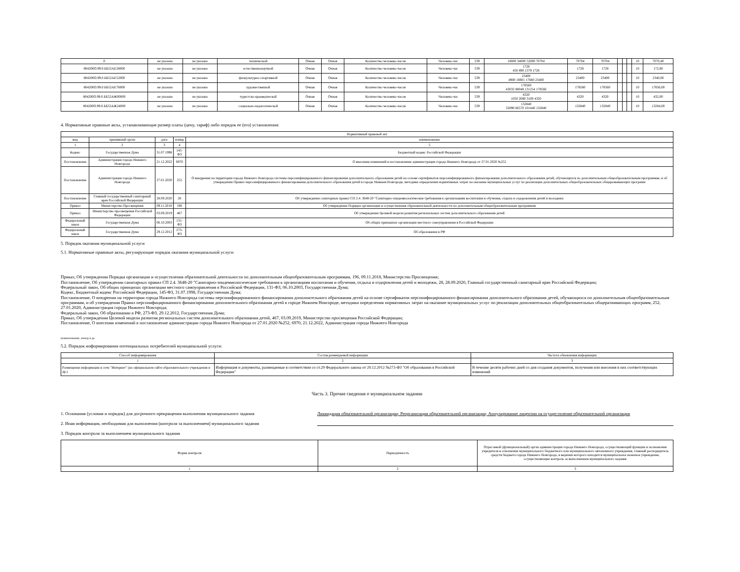| 0 | не указано | не указано | технической | Очная | Очная | Количество человеко-часов | Человеко-час | 539 | 18000 34000 52000 70704 | 70704 | 70704 | | | | 10 | 7070,40 |
| 804200О.99.0.ББ52АЕ28000 | не указано | не указано | естественнонаучной | Очная | Очная | Количество человеко-часов | Человеко-час | 539 | 1728 450 890 1379 1728 | 1728 | 1728 | | | | 10 | 172,80 |
| 804200О.99.0.ББ52АЕ52000 | не указано | не указано | физкультурно-спортивной | Очная | Очная | Количество человеко-часов | Человеко-час | 539 | 23400 4900 10801 17680 23400 | 23400 | 23400 | | | | 10 | 2340,00 |
| 804200О.99.0.ББ52АЕ76000 | не указано | не указано | художественной | Очная | Очная | Количество человеко-часов | Человеко-час | 539 | 178560 43032 88048 131254 178560 | 178560 | 178560 | | | | 10 | 17856,00 |
| 804200О.99.0.ББ52АЖ00000 | не указано | не указано | туристско-краеведческой | Очная | Очная | Количество человеко-часов | Человеко-час | 539 | 4320 1050 2080 3100 4320 | 4320 | 4320 | | | | 10 | 432,00 |
| 804200О.99.0.ББ52АЖ24000 | не указано | не указано | социально-педагогической | Очная | Очная | Количество человеко-часов | Человеко-час | 539 | 132840 32890 66570 101440 132840 | 132840 | 132840 | | | | 10 | 13284,00 |
4. Нормативные правовые акты, устанавливающие размер платы (цену, тариф) либо порядок ее (его) установления:
| Нормативный правовой акт | | | | |
| --- | --- | --- | --- | --- |
| вид | принявший орган | дата | номер | наименование |
| 1 | 2 | 3 | 4 | 5 |
| Кодекс | Государственная Дума | 31.07.1998 | 145-ФЗ | Бюджетный кодекс Российской Федерации |
| Постановление | Администрация города Нижнего Новгорода | 21.12.2022 | 6970 | О внесении изменений в постановление администрации города Нижнего Новгорода от 27.01.2020 №252 |
| Постановление | Администрация города Нижнего Новгорода | 27.01.2020 | 252 | О внедрении на территории города Нижнего Новгорода системы персонифицированного финансирования дополнительного образования детей на основе сертификатов персонифицированного финансирования дополнительного образования детей, обучающихся по дополнительным общеобразовательным программам, и об утверждении Правил персонифицированного финансирования дополнительного образования детей в городе Нижнем Новгороде, методики определения нормативных затрат на оказание муниципальных услуг по реализации дополнительных общеобразовательных общеразвивающих программ |
| Постановление | Главный государственный санитарный врач Российской Федерации | 28.09.2020 | 28 | Об утверждении санитарных правил СП 2.4. 3648-20 "Санитарно-эпидемиологические требования к организациям воспитания и обучения, отдыха и оздоровления детей и молодежи |
| Приказ | Министерство Просвещения | 09.11.2018 | 196 | Об утверждении Порядка организации и осуществления образовательной деятельности по дополнительным общеобразовательным программам |
| Приказ | Министерство просвещения Российской Федерации | 03.09.2019 | 467 | Об утверждении Целевой модели развития региональных систем дополнительного образования детей |
| Федеральный закон | Государственная Дума | 06.10.2003 | 131-ФЗ | Об общих принципах организации местного самоуправления в Российской Федерации |
| Федеральный закон | Государственная Дума | 29.12.2012 | 273-ФЗ | Об образовании в РФ |
5. Порядок оказания муниципальной услуги
5.1. Нормативные правовые акты, регулирующие порядок оказания муниципальной услуги
Приказ, Об утверждении Порядка организации и осуществления образовательной деятельности по дополнительным общеобразовательным программам, 196, 09.11.2018, Министерство Просвещения;
Постановление, Об утверждении санитарных правил СП 2.4. 3648-20 "Санитарно-эпидемиологические требования к организациям воспитания и обучения, отдыха и оздоровления детей и молодежи, 28, 28.09.2020, Главный государственный санитарный врач Российской Федерации;
Федеральный закон, Об общих принципах организации местного самоуправления в Российской Федерации, 131-ФЗ, 06.10.2003, Государственная Дума;
Кодекс, Бюджетный кодекс Российской Федерации, 145-ФЗ, 31.07.1998, Государственная Дума;
Постановление, О внедрении на территории города Нижнего Новгорода системы персонифицированного финансирования дополнительного образования детей на основе сертификатов персонифицированного финансирования дополнительного образования детей, обучающихся по дополнительным общеобразовательным программам, и об утверждении Правил персонифицированного финансирования дополнительного образования детей в городе Нижнем Новгороде, методики определения нормативных затрат на оказание муниципальных услуг по реализации дополнительных общеобразовательных общеразвивающих программ, 252, 27.01.2020, Администрация города Нижнего Новгорода;
Федеральный закон, Об образовании в РФ, 273-ФЗ, 29.12.2012, Государственная Дума;
Приказ, Об утверждении Целевой модели развития региональных систем дополнительного образования детей, 467, 03.09.2019, Министерство просвещения Российской Федерации;
Постановление, О внесении изменений в постановление администрации города Нижнего Новгорода от 27.01.2020 №252, 6970, 21.12.2022, Администрация города Нижнего Новгорода
(наименование, номер и да
5.2. Порядок информирования потенциальных потребителей муниципальной услуги:
| Способ информирования | Состав размещаемой информации | Частота обновления информации |
| --- | --- | --- |
| 1 | 2 | 3 |
| Размещение информации в сети "Интернет" (на официальном сайте образовательного учреждения и др.) | Информация и документы, размещаемые в соответствии со ст.29 Федерального закона от 29.12.2012 №273-ФЗ "Об образовании в Российской Федерации" | В течение десяти рабочих дней со дня создания документов, получения или внесения в них соответствующих изменений |
Часть 3. Прочие сведения о муниципальном задании
1. Основания (условия и порядок) для досрочного прекращения выполнения муниципального задания Ликвидация образовательной организации; Реорганизация образовательной организации; Аннулирование лицензии на осуществление образовательной организации
2. Иная информация, необходимая для выполнения (контроля за выполнением) муниципального задания
3. Порядок контроля за выполнением муниципального задания
| Форма контроля | Периодичность | Отраслевой (функциональный) орган администрации города Нижнего Новгорода, осуществляющий функции и полномочия учредителя в отношении муниципального бюджетного или муниципального автономного учреждения, главный распорядитель средств бюджета города Нижнего Новгорода, в ведении которого находится муниципальное казенное учреждение, осуществляющие контроль за выполнением муниципального задания |
| --- | --- | --- |
| 1 | 2 | 3 |